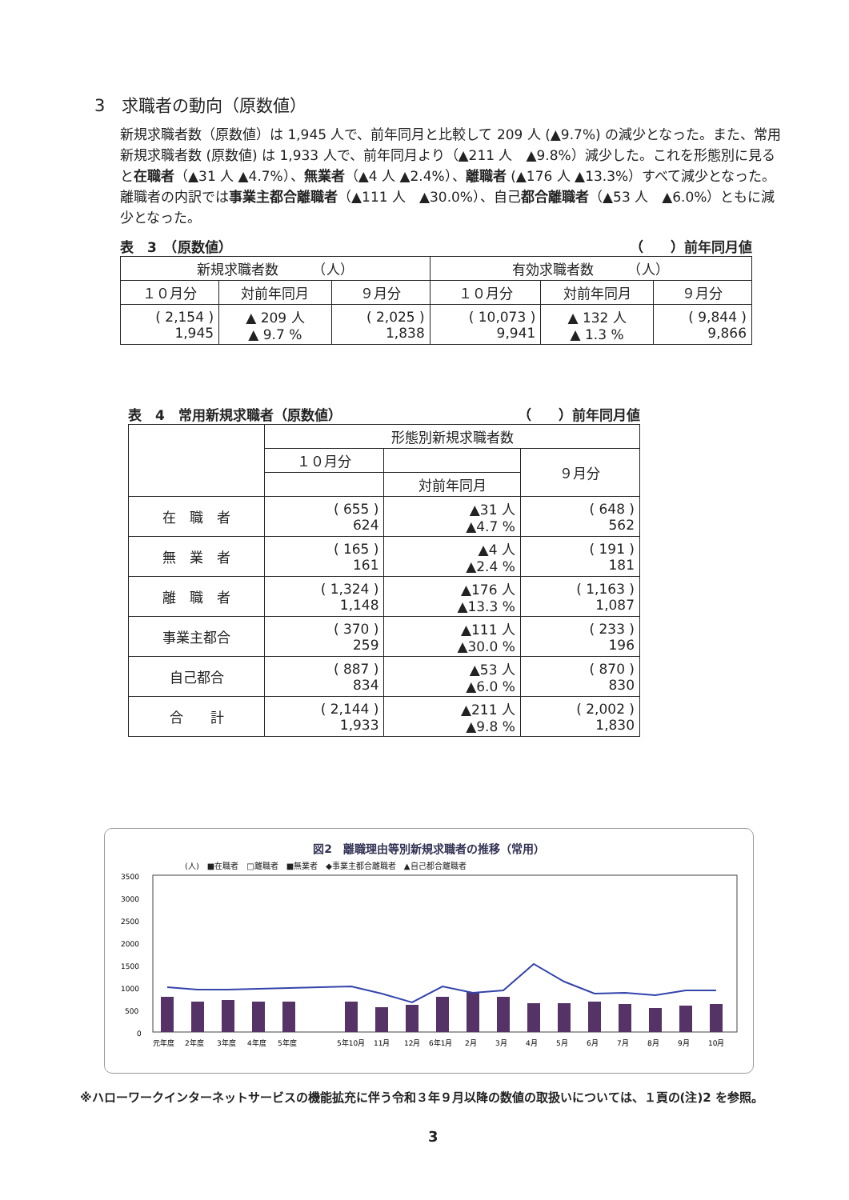3　求職者の動向（原数値）
新規求職者数（原数値）は 1,945 人で、前年同月と比較して 209 人 (▲9.7%) の減少となった。また、常用新規求職者数 (原数値) は 1,933 人で、前年同月より（▲211 人　▲9.8%）減少した。これを形態別に見ると在職者（▲31 人 ▲4.7%）、無業者（▲4 人 ▲2.4%）、離職者 (▲176 人 ▲13.3%）すべて減少となった。離職者の内訳では事業主都合離職者（▲111 人　▲30.0%）、自己都合離職者（▲53 人　▲6.0%）ともに減少となった。
表　3　（原数値） （　　）前年同月値
| 新規求職者数 （人） | | | 有効求職者数 （人） | | |
| --- | --- | --- | --- | --- | --- |
| １０月分 | 対前年同月 | ９月分 | １０月分 | 対前年同月 | ９月分 |
| ( 2,154 ) 1,945 | ▲ 209 人 ▲ 9.7 % | ( 2,025 ) 1,838 | ( 10,073 ) 9,941 | ▲ 132 人 ▲ 1.3 % | ( 9,844 ) 9,866 |
表　4　常用新規求職者（原数値） （　　）前年同月値
| | 形態別新規求職者数 | | |
| --- | --- | --- | --- |
| | １０月分 | | ９月分 |
| | | 対前年同月 | |
| 在 職 者 | ( 655 ) 624 | ▲31 人 ▲4.7 % | ( 648 ) 562 |
| 無 業 者 | ( 165 ) 161 | ▲4 人 ▲2.4 % | ( 191 ) 181 |
| 離 職 者 | ( 1,324 ) 1,148 | ▲176 人 ▲13.3 % | ( 1,163 ) 1,087 |
| 事業主都合 | ( 370 ) 259 | ▲111 人 ▲30.0 % | ( 233 ) 196 |
| 自己都合 | ( 887 ) 834 | ▲53 人 ▲6.0 % | ( 870 ) 830 |
| 合 計 | ( 2,144 ) 1,933 | ▲211 人 ▲9.8 % | ( 2,002 ) 1,830 |
図2　離職理由等別新規求職者の推移（常用）
(人)　■在職者　□離職者　■無業者　◆事業主都合離職者　▲自己都合離職者
3500
3000
2500
2000
1500
1000
500
0
元年度
2年度
3年度
4年度
5年度
5年10月
11月
12月
6年1月
2月
3月
4月
5月
6月
7月
8月
9月
10月
※ハローワークインターネットサービスの機能拡充に伴う令和３年９月以降の数値の取扱いについては、１頁の(注)2 を参照。
3